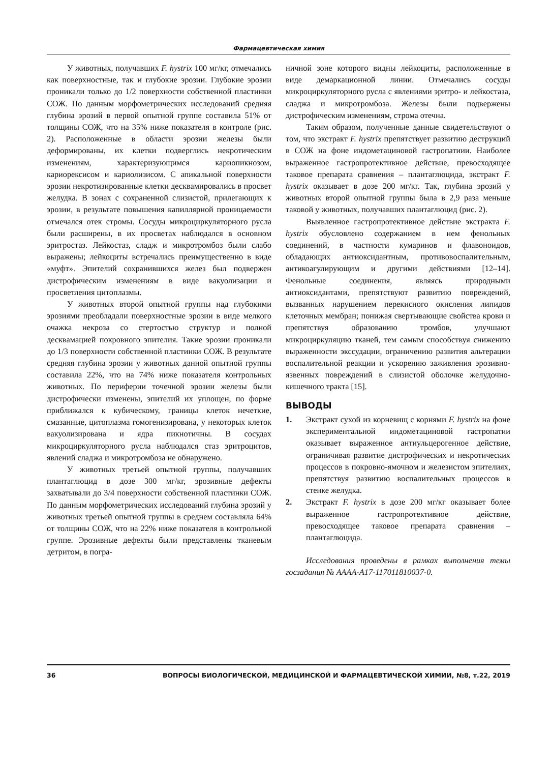Фармацевтическая химия
У животных, получавших F. hystrix 100 мг/кг, отмечались как поверхностные, так и глубокие эрозии. Глубокие эрозии проникали только до 1/2 поверхности собственной пластинки СОЖ. По данным морфометрических исследований средняя глубина эрозий в первой опытной группе составила 51% от толщины СОЖ, что на 35% ниже показателя в контроле (рис. 2). Расположенные в области эрозии железы были деформированы, их клетки подверглись некротическим изменениям, характеризующимся кариопикнозом, кариорексисом и кариолизисом. С апикальной поверхности эрозии некротизированные клетки десквамировались в просвет желудка. В зонах с сохраненной слизистой, прилегающих к эрозии, в результате повышения капиллярной проницаемости отмечался отек стромы. Сосуды микроциркуляторного русла были расширены, в их просветах наблюдался в основном эритростаз. Лейкостаз, сладж и микротромбоз были слабо выражены; лейкоциты встречались преимущественно в виде «муфт». Эпителий сохранившихся желез был подвержен дистрофическим изменениям в виде вакуолизации и просветления цитоплазмы.
У животных второй опытной группы над глубокими эрозиями преобладали поверхностные эрозии в виде мелкого очажка некроза со стертостью структур и полной десквамацией покровного эпителия. Такие эрозии проникали до 1/3 поверхности собственной пластинки СОЖ. В результате средняя глубина эрозии у животных данной опытной группы составила 22%, что на 74% ниже показателя контрольных животных. По периферии точечной эрозии железы были дистрофически изменены, эпителий их уплощен, по форме приближался к кубическому, границы клеток нечеткие, смазанные, цитоплазма гомогенизирована, у некоторых клеток вакуолизирована и ядра пикнотичны. В сосудах микроциркуляторного русла наблюдался стаз эритроцитов, явлений сладжа и микротромбоза не обнаружено.
У животных третьей опытной группы, получавших плантаглюцид в дозе 300 мг/кг, эрозивные дефекты захватывали до 3/4 поверхности собственной пластинки СОЖ. По данным морфометрических исследований глубина эрозий у животных третьей опытной группы в среднем составляла 64% от толщины СОЖ, что на 22% ниже показателя в контрольной группе. Эрозивные дефекты были представлены тканевым детритом, в погра-
ничной зоне которого видны лейкоциты, расположенные в виде демаркационной линии. Отмечались сосуды микроциркуляторного русла с явлениями эритро- и лейкостаза, сладжа и микротромбоза. Железы были подвержены дистрофическим изменениям, строма отечна.
Таким образом, полученные данные свидетельствуют о том, что экстракт F. hystrix препятствует развитию деструкций в СОЖ на фоне индометациновой гастропатиии. Наиболее выраженное гастропротективное действие, превосходящее таковое препарата сравнения – плантаглюцида, экстракт F. hystrix оказывает в дозе 200 мг/кг. Так, глубина эрозий у животных второй опытной группы была в 2,9 раза меньше таковой у животных, получавших плантаглюцид (рис. 2).
Выявленное гастропротективное действие экстракта F. hystrix обусловлено содержанием в нем фенольных соединений, в частности кумаринов и флавоноидов, обладающих антиоксидантным, противовоспалительным, антикоагулирующим и другими действиями [12–14]. Фенольные соединения, являясь природными антиоксидантами, препятствуют развитию повреждений, вызванных нарушением перекисного окисления липидов клеточных мембран; понижая свертывающие свойства крови и препятствуя образованию тромбов, улучшают микроциркуляцию тканей, тем самым способствуя снижению выраженности экссудации, ограничению развития альтерации воспалительной реакции и ускорению заживления эрозивно-язвенных повреждений в слизистой оболочке желудочно-кишечного тракта [15].
ВЫВОДЫ
1. Экстракт сухой из корневищ с корнями F. hystrix на фоне экспериментальной индометациновой гастропатии оказывает выраженное антиульцерогенное действие, ограничивая развитие дистрофических и некротических процессов в покровно-ямочном и железистом эпителиях, препятствуя развитию воспалительных процессов в стенке желудка.
2. Экстракт F. hystrix в дозе 200 мг/кг оказывает более выраженное гастропротективное действие, превосходящее таковое препарата сравнения – плантаглюцида.
Исследования проведены в рамках выполнения темы госзадания № АААА-А17-117011810037-0.
36 ВОПРОСЫ БИОЛОГИЧЕСКОЙ, МЕДИЦИНСКОЙ И ФАРМАЦЕВТИЧЕСКОЙ ХИМИИ, №8, т.22, 2019